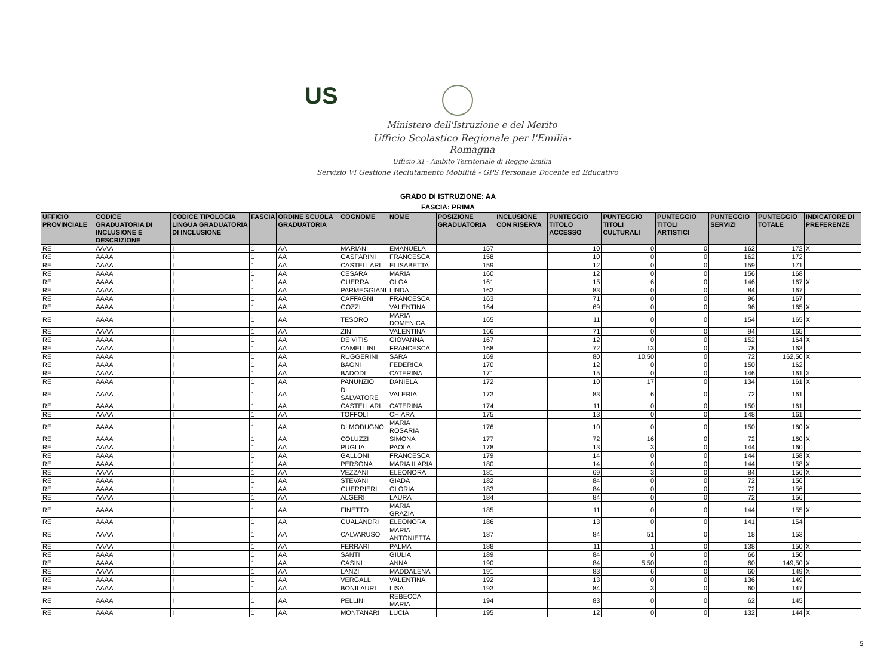US
Ministero dell'Istruzione e del Merito
Ufficio Scolastico Regionale per l'Emilia-Romagna
Ufficio XI - Ambito Territoriale di Reggio Emilia
Servizio VI Gestione Reclutamento Mobilità - GPS Personale Docente ed Educativo
GRADO DI ISTRUZIONE: AA
FASCIA: PRIMA
| UFFICIO PROVINCIALE | CODICE GRADUATORIA DI INCLUSIONE E DESCRIZIONE | CODICE TIPOLOGIA LINGUA GRADUATORIA DI INCLUSIONE | FASCIA | ORDINE SCUOLA GRADUATORIA | COGNOME | NOME | POSIZIONE GRADUATORIA | INCLUSIONE CON RISERVA | PUNTEGGIO TITOLO ACCESSO | PUNTEGGIO TITOLI CULTURALI | PUNTEGGIO TITOLI ARTISTICI | PUNTEGGIO SERVIZI | PUNTEGGIO TOTALE | INDICATORE DI PREFERENZE |
| --- | --- | --- | --- | --- | --- | --- | --- | --- | --- | --- | --- | --- | --- | --- |
| RE | AAAA | I | 1 | AA | MARIANI | EMANUELA | 157 | | 10 | 0 | 0 | 162 | 172 | X |
| RE | AAAA | I | 1 | AA | GASPARINI | FRANCESCA | 158 | | 10 | 0 | 0 | 162 | 172 | |
| RE | AAAA | I | 1 | AA | CASTELLARI | ELISABETTA | 159 | | 12 | 0 | 0 | 159 | 171 | |
| RE | AAAA | I | 1 | AA | CESARA | MARIA | 160 | | 12 | 0 | 0 | 156 | 168 | |
| RE | AAAA | I | 1 | AA | GUERRA | OLGA | 161 | | 15 | 6 | 0 | 146 | 167 | X |
| RE | AAAA | I | 1 | AA | PARMEGGIANI | LINDA | 162 | | 83 | 0 | 0 | 84 | 167 | |
| RE | AAAA | I | 1 | AA | CAFFAGNI | FRANCESCA | 163 | | 71 | 0 | 0 | 96 | 167 | |
| RE | AAAA | I | 1 | AA | GOZZI | VALENTINA | 164 | | 69 | 0 | 0 | 96 | 165 | X |
| RE | AAAA | I | 1 | AA | TESORO | MARIA DOMENICA | 165 | | 11 | 0 | 0 | 154 | 165 | X |
| RE | AAAA | I | 1 | AA | ZINI | VALENTINA | 166 | | 71 | 0 | 0 | 94 | 165 | |
| RE | AAAA | I | 1 | AA | DE VITIS | GIOVANNA | 167 | | 12 | 0 | 0 | 152 | 164 | X |
| RE | AAAA | I | 1 | AA | CAMELLINI | FRANCESCA | 168 | | 72 | 13 | 0 | 78 | 163 | |
| RE | AAAA | I | 1 | AA | RUGGERINI | SARA | 169 | | 80 | 10,50 | 0 | 72 | 162,50 | X |
| RE | AAAA | I | 1 | AA | BAGNI | FEDERICA | 170 | | 12 | 0 | 0 | 150 | 162 | |
| RE | AAAA | I | 1 | AA | BADODI | CATERINA | 171 | | 15 | 0 | 0 | 146 | 161 | X |
| RE | AAAA | I | 1 | AA | PANUNZIO | DANIELA | 172 | | 10 | 17 | 0 | 134 | 161 | X |
| RE | AAAA | I | 1 | AA | DI SALVATORE | VALERIA | 173 | | 83 | 6 | 0 | 72 | 161 | |
| RE | AAAA | I | 1 | AA | CASTELLARI | CATERINA | 174 | | 11 | 0 | 0 | 150 | 161 | |
| RE | AAAA | I | 1 | AA | TOFFOLI | CHIARA | 175 | | 13 | 0 | 0 | 148 | 161 | |
| RE | AAAA | I | 1 | AA | DI MODUGNO | MARIA ROSARIA | 176 | | 10 | 0 | 0 | 150 | 160 | X |
| RE | AAAA | I | 1 | AA | COLUZZI | SIMONA | 177 | | 72 | 16 | 0 | 72 | 160 | X |
| RE | AAAA | I | 1 | AA | PUGLIA | PAOLA | 178 | | 13 | 3 | 0 | 144 | 160 | |
| RE | AAAA | I | 1 | AA | GALLONI | FRANCESCA | 179 | | 14 | 0 | 0 | 144 | 158 | X |
| RE | AAAA | I | 1 | AA | PERSONA | MARIA ILARIA | 180 | | 14 | 0 | 0 | 144 | 158 | X |
| RE | AAAA | I | 1 | AA | VEZZANI | ELEONORA | 181 | | 69 | 3 | 0 | 84 | 156 | X |
| RE | AAAA | I | 1 | AA | STEVANI | GIADA | 182 | | 84 | 0 | 0 | 72 | 156 | |
| RE | AAAA | I | 1 | AA | GUERRIERI | GLORIA | 183 | | 84 | 0 | 0 | 72 | 156 | |
| RE | AAAA | I | 1 | AA | ALGERI | LAURA | 184 | | 84 | 0 | 0 | 72 | 156 | |
| RE | AAAA | I | 1 | AA | FINETTO | MARIA GRAZIA | 185 | | 11 | 0 | 0 | 144 | 155 | X |
| RE | AAAA | I | 1 | AA | GUALANDRI | ELEONORA | 186 | | 13 | 0 | 0 | 141 | 154 | |
| RE | AAAA | I | 1 | AA | CALVARUSO | MARIA ANTONIETTA | 187 | | 84 | 51 | 0 | 18 | 153 | |
| RE | AAAA | I | 1 | AA | FERRARI | PALMA | 188 | | 11 | 1 | 0 | 138 | 150 | X |
| RE | AAAA | I | 1 | AA | SANTI | GIULIA | 189 | | 84 | 0 | 0 | 66 | 150 | |
| RE | AAAA | I | 1 | AA | CASINI | ANNA | 190 | | 84 | 5,50 | 0 | 60 | 149,50 | X |
| RE | AAAA | I | 1 | AA | LANZI | MADDALENA | 191 | | 83 | 6 | 0 | 60 | 149 | X |
| RE | AAAA | I | 1 | AA | VERGALLI | VALENTINA | 192 | | 13 | 0 | 0 | 136 | 149 | |
| RE | AAAA | I | 1 | AA | BONILAURI | LISA | 193 | | 84 | 3 | 0 | 60 | 147 | |
| RE | AAAA | I | 1 | AA | PELLINI | REBECCA MARIA | 194 | | 83 | 0 | 0 | 62 | 145 | |
| RE | AAAA | I | 1 | AA | MONTANARI | LUCIA | 195 | | 12 | 0 | 0 | 132 | 144 | X |
5